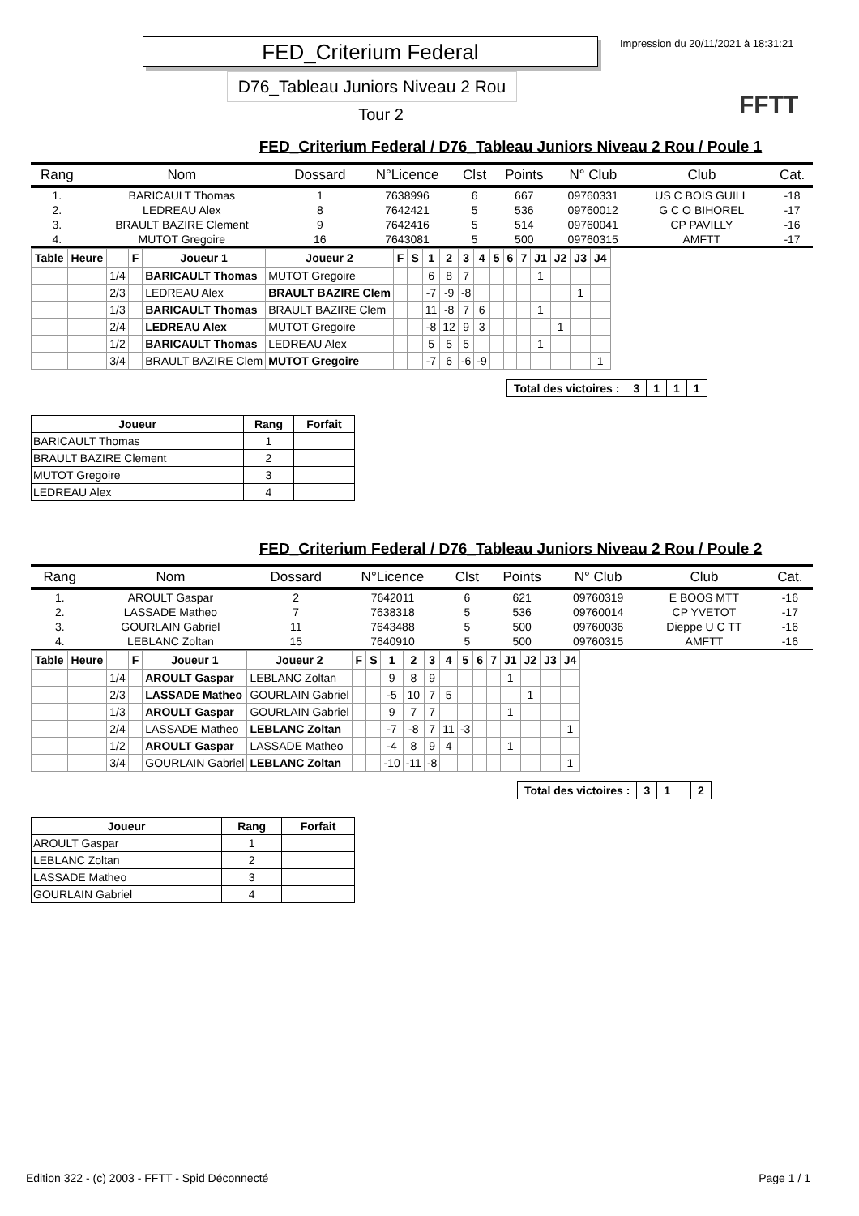FED_Criterium Federal
D76_Tableau Juniors Niveau 2 Rou
Tour 2
Impression du 20/11/2021 à 18:31:21
FFTT
FED_Criterium Federal / D76_Tableau Juniors Niveau 2 Rou / Poule 1
| Rang | Nom | Dossard | N°Licence | Clst | Points | N° Club | Club | Cat. |
| --- | --- | --- | --- | --- | --- | --- | --- | --- |
| 1. | BARICAULT Thomas | 1 | 7638996 | 6 | 667 | 09760331 | US C BOIS GUILL | -18 |
| 2. | LEDREAU Alex | 8 | 7642421 | 5 | 536 | 09760012 | G C O BIHOREL | -17 |
| 3. | BRAULT BAZIRE Clement | 9 | 7642416 | 5 | 514 | 09760041 | CP PAVILLY | -16 |
| 4. | MUTOT Gregoire | 16 | 7643081 | 5 | 500 | 09760315 | AMFTT | -17 |
| Table | Heure | | F | Joueur 1 | Joueur 2 | F | S | 1 | 2 | 3 | 4 | 5 | 6 | 7 | J1 | J2 | J3 | J4 |
| --- | --- | --- | --- | --- | --- | --- | --- | --- | --- | --- | --- | --- | --- | --- | --- | --- | --- | --- |
| | | 1/4 | | BARICAULT Thomas | MUTOT Gregoire | | | 6 | 8 | 7 | | | | | 1 | | | |
| | | 2/3 | | LEDREAU Alex | BRAULT BAZIRE Clem | | | -7 | -9 | -8 | | | | | | | 1 | |
| | | 1/3 | | BARICAULT Thomas | BRAULT BAZIRE Clem | | | 11 | -8 | 7 | 6 | | | | 1 | | | |
| | | 2/4 | | LEDREAU Alex | MUTOT Gregoire | | | -8 | 12 | 9 | 3 | | | | | 1 | | |
| | | 1/2 | | BARICAULT Thomas | LEDREAU Alex | | | 5 | 5 | 5 | | | | | 1 | | | |
| | | 3/4 | | BRAULT BAZIRE Clem | MUTOT Gregoire | | | -7 | 6 | -6 | -9 | | | | | | | 1 |
| Total des victoires : | 3 | 1 | 1 | 1 |
| Joueur | Rang | Forfait |
| --- | --- | --- |
| BARICAULT Thomas | 1 | |
| BRAULT BAZIRE Clement | 2 | |
| MUTOT Gregoire | 3 | |
| LEDREAU Alex | 4 | |
FED_Criterium Federal / D76_Tableau Juniors Niveau 2 Rou / Poule 2
| Rang | Nom | Dossard | N°Licence | Clst | Points | N° Club | Club | Cat. |
| --- | --- | --- | --- | --- | --- | --- | --- | --- |
| 1. | AROULT Gaspar | 2 | 7642011 | 6 | 621 | 09760319 | E BOOS MTT | -16 |
| 2. | LASSADE Matheo | 7 | 7638318 | 5 | 536 | 09760014 | CP YVETOT | -17 |
| 3. | GOURLAIN Gabriel | 11 | 7643488 | 5 | 500 | 09760036 | Dieppe U C TT | -16 |
| 4. | LEBLANC Zoltan | 15 | 7640910 | 5 | 500 | 09760315 | AMFTT | -16 |
| Table | Heure | | F | Joueur 1 | Joueur 2 | F | S | 1 | 2 | 3 | 4 | 5 | 6 | 7 | J1 | J2 | J3 | J4 |
| --- | --- | --- | --- | --- | --- | --- | --- | --- | --- | --- | --- | --- | --- | --- | --- | --- | --- | --- |
| | | 1/4 | | AROULT Gaspar | LEBLANC Zoltan | | | 9 | 8 | 9 | | | | | 1 | | | |
| | | 2/3 | | LASSADE Matheo | GOURLAIN Gabriel | | | -5 | 10 | 7 | 5 | | | | | 1 | | |
| | | 1/3 | | AROULT Gaspar | GOURLAIN Gabriel | | | 9 | 7 | 7 | | | | | 1 | | | |
| | | 2/4 | | LASSADE Matheo | LEBLANC Zoltan | | | -7 | -8 | 7 | 11 | -3 | | | | | | 1 |
| | | 1/2 | | AROULT Gaspar | LASSADE Matheo | | | -4 | 8 | 9 | 4 | | | | 1 | | | |
| | | 3/4 | | GOURLAIN Gabriel | LEBLANC Zoltan | | | -10 | -11 | -8 | | | | | | | | 1 |
| Total des victoires : | 3 | 1 | | 2 |
| Joueur | Rang | Forfait |
| --- | --- | --- |
| AROULT Gaspar | 1 | |
| LEBLANC Zoltan | 2 | |
| LASSADE Matheo | 3 | |
| GOURLAIN Gabriel | 4 | |
Edition 322 - (c) 2003 - FFTT - Spid Déconnecté Page 1 / 1